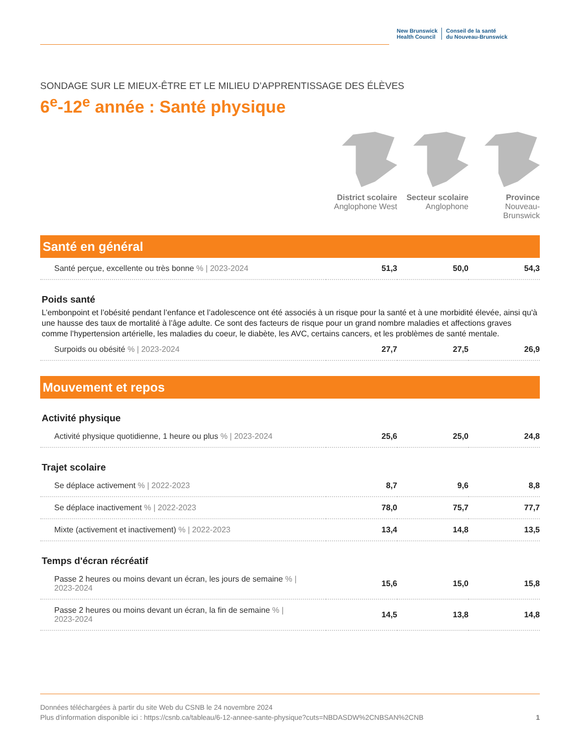New Brunswick
Health Council
Conseil de la santé
du Nouveau-Brunswick
SONDAGE SUR LE MIEUX-ÊTRE ET LE MILIEU D’APPRENTISSAGE DES ÉLÈVES
6<sup>e</sup>-12<sup>e</sup> année : Santé physique
District scolaire
Anglophone West
Secteur scolaire
Anglophone
Province
Nouveau-Brunswick
Santé en général
| Santé perçue, excellente ou très bonne % / 2023-2024 | 51,3 | 50,0 | 54,3 |
Poids santé
L’embonpoint et l’obésité pendant l’enfance et l’adolescence ont été associés à un risque pour la santé et à une morbidité élevée, ainsi qu'à une hausse des taux de mortalité à l’âge adulte. Ce sont des facteurs de risque pour un grand nombre maladies et affections graves comme l’hypertension artérielle, les maladies du coeur, le diabète, les AVC, certains cancers, et les problèmes de santé mentale.
| Surpoids ou obésité % / 2023-2024 | 27,7 | 27,5 | 26,9 |
Mouvement et repos
Activité physique
| Activité physique quotidienne, 1 heure ou plus % / 2023-2024 | 25,6 | 25,0 | 24,8 |
Trajet scolaire
| Se déplace activement % / 2022-2023 | 8,7 | 9,6 | 8,8 |
| Se déplace inactivement % / 2022-2023 | 78,0 | 75,7 | 77,7 |
| Mixte (activement et inactivement) % / 2022-2023 | 13,4 | 14,8 | 13,5 |
Temps d'écran récréatif
| Passe 2 heures ou moins devant un écran, les jours de semaine % / 2023-2024 | 15,6 | 15,0 | 15,8 |
| Passe 2 heures ou moins devant un écran, la fin de semaine % / 2023-2024 | 14,5 | 13,8 | 14,8 |
Données téléchargées à partir du site Web du CSNB le 24 novembre 2024
Plus d'information disponible ici : https://csnb.ca/tableau/6-12-annee-sante-physique?cuts=NBDASDW%2CNBSAN%2CNB 1